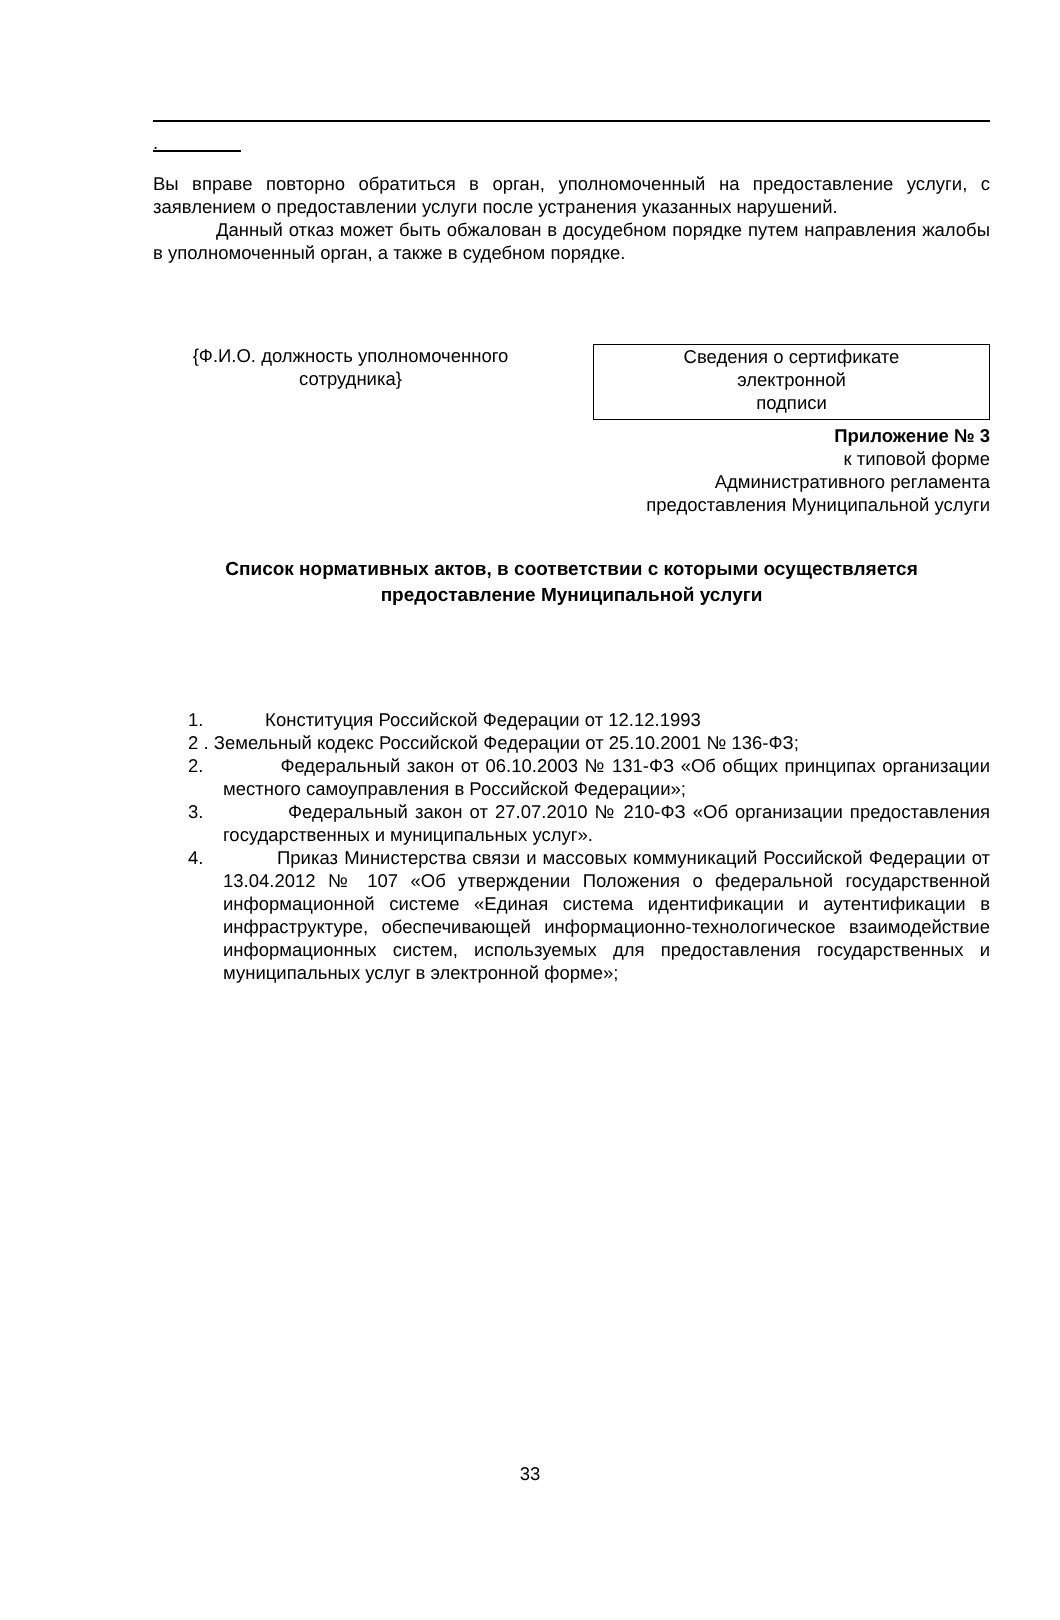.
Вы вправе повторно обратиться в орган, уполномоченный на предоставление услуги, с заявлением о предоставлении услуги после устранения указанных нарушений.
Данный отказ может быть обжалован в досудебном порядке путем направления жалобы в уполномоченный орган, а также в судебном порядке.
{Ф.И.О. должность уполномоченного сотрудника}
Сведения о сертификате
электронной
подписи
Приложение № 3
к типовой форме
Административного регламента
предоставления Муниципальной услуги
Список нормативных актов, в соответствии с которыми осуществляется предоставление Муниципальной услуги
1. Конституция Российской Федерации от 12.12.1993
2 . Земельный кодекс Российской Федерации от 25.10.2001 № 136-ФЗ;
2. Федеральный закон от 06.10.2003 № 131-ФЗ «Об общих принципах организации местного самоуправления в Российской Федерации»;
3. Федеральный закон от 27.07.2010 № 210-ФЗ «Об организации предоставления государственных и муниципальных услуг».
4. Приказ Министерства связи и массовых коммуникаций Российской Федерации от 13.04.2012 № 107 «Об утверждении Положения о федеральной государственной информационной системе «Единая система идентификации и аутентификации в инфраструктуре, обеспечивающей информационно-технологическое взаимодействие информационных систем, используемых для предоставления государственных и муниципальных услуг в электронной форме»;
33